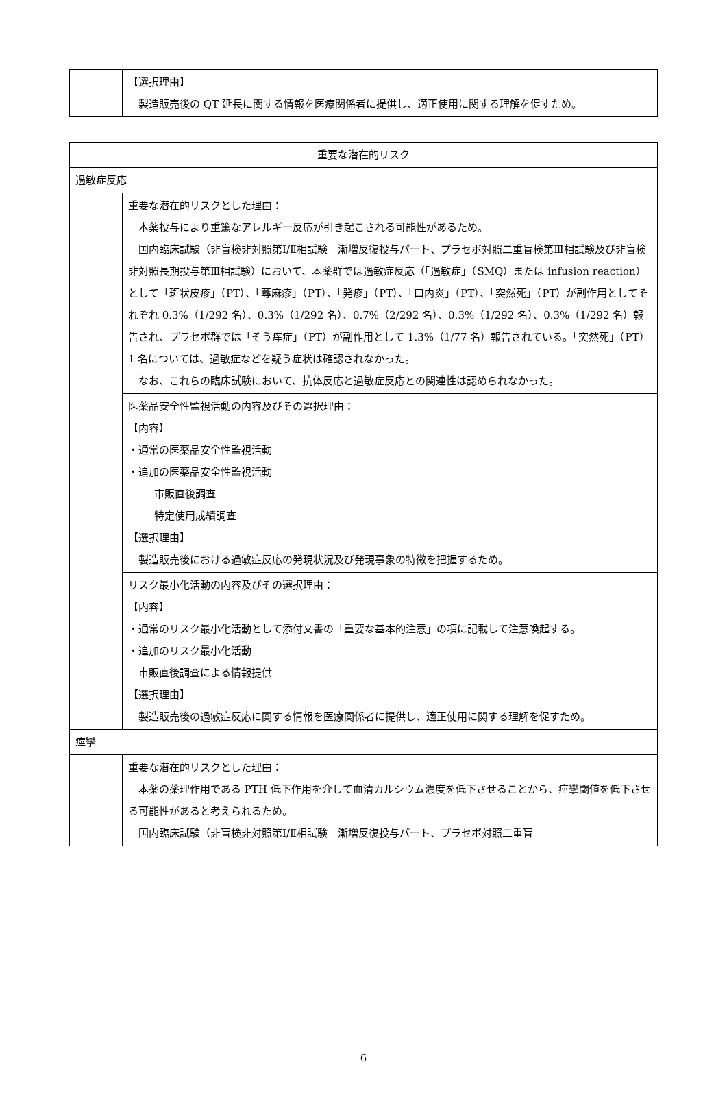| | 【選択理由】 製造販売後の QT 延長に関する情報を医療関係者に提供し、適正使用に関する理解を促すため。 |
| 重要な潜在的リスク | |
| 過敏症反応 | |
| | 重要な潜在的リスクとした理由： 本薬投与により重篤なアレルギー反応が引き起こされる可能性があるため。 国内臨床試験（非盲検非対照第Ⅰ/Ⅱ相試験 漸増反復投与パート、プラセボ対照二重盲検第Ⅲ相試験及び非盲検非対照長期投与第Ⅲ相試験）において、本薬群では過敏症反応（「過敏症」（SMQ）または infusion reaction）として「斑状皮疹」（PT）、「蕁麻疹」（PT）、「発疹」（PT）、「口内炎」（PT）、「突然死」（PT）が副作用としてそれぞれ 0.3%（1/292 名）、0.3%（1/292 名）、0.7%（2/292 名）、0.3%（1/292 名）、0.3%（1/292 名）報告され、プラセボ群では「そう痒症」（PT）が副作用として 1.3%（1/77 名）報告されている。「突然死」（PT）1 名については、過敏症などを疑う症状は確認されなかった。 なお、これらの臨床試験において、抗体反応と過敏症反応との関連性は認められなかった。 |
| | 医薬品安全性監視活動の内容及びその選択理由： 【内容】 ・通常の医薬品安全性監視活動 ・追加の医薬品安全性監視活動 市販直後調査 特定使用成績調査 【選択理由】 製造販売後における過敏症反応の発現状況及び発現事象の特徴を把握するため。 |
| | リスク最小化活動の内容及びその選択理由： 【内容】 ・通常のリスク最小化活動として添付文書の「重要な基本的注意」の項に記載して注意喚起する。 ・追加のリスク最小化活動 市販直後調査による情報提供 【選択理由】 製造販売後の過敏症反応に関する情報を医療関係者に提供し、適正使用に関する理解を促すため。 |
| 痙攣 | |
| | 重要な潜在的リスクとした理由： 本薬の薬理作用である PTH 低下作用を介して血清カルシウム濃度を低下させることから、痙攣閾値を低下させる可能性があると考えられるため。 国内臨床試験（非盲検非対照第Ⅰ/Ⅱ相試験 漸増反復投与パート、プラセボ対照二重盲 |
6